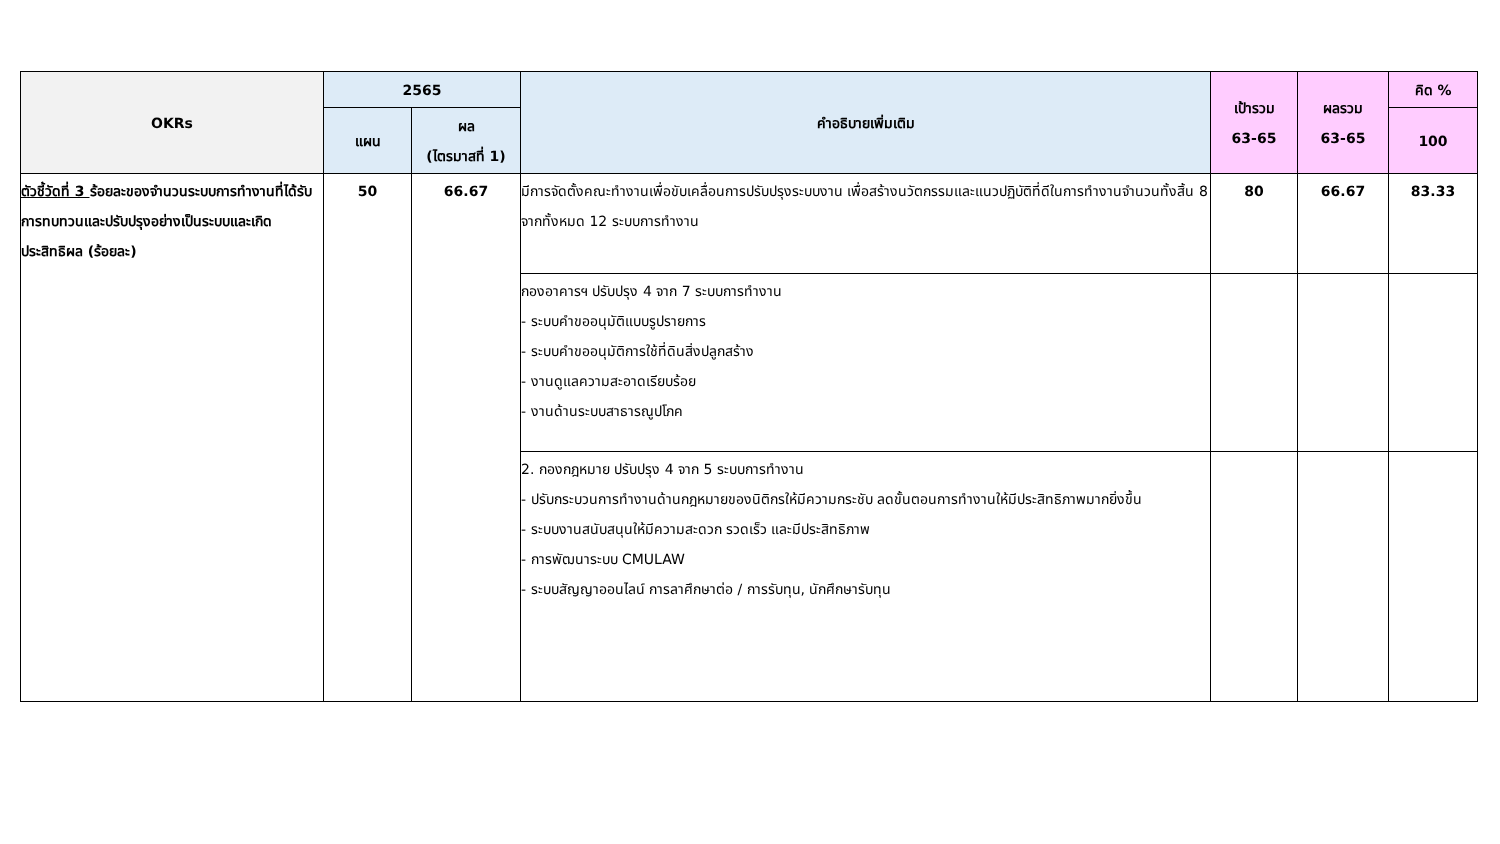| OKRs | 2565 | | คำอธิบายเพิ่มเติม | เป้ารวม 63-65 | ผลรวม 63-65 | คิด % |
| --- | --- | --- | --- | --- | --- | --- |
| | แผน | ผล (ไตรมาสที่ 1) | | | | 100 |
| ตัวชี้วัดที่ 3 ร้อยละของจำนวนระบบการทำงานที่ได้รับการทบทวนและปรับปรุงอย่างเป็นระบบและเกิดประสิทธิผล (ร้อยละ) | 50 | 66.67 | มีการจัดตั้งคณะทำงานเพื่อขับเคลื่อนการปรับปรุงระบบงาน เพื่อสร้างนวัตกรรมและแนวปฏิบัติที่ดีในการทำงานจำนวนทั้งสิ้น 8 จากทั้งหมด 12 ระบบการทำงาน | 80 | 66.67 | 83.33 |
| | | | กองอาคารฯ ปรับปรุง 4 จาก 7 ระบบการทำงาน - ระบบคำขออนุมัติแบบรูปรายการ - ระบบคำขออนุมัติการใช้ที่ดินสิ่งปลูกสร้าง - งานดูแลความสะอาดเรียบร้อย - งานด้านระบบสาธารณูปโภค | | | |
| | | | 2. กองกฎหมาย ปรับปรุง 4 จาก 5 ระบบการทำงาน - ปรับกระบวนการทำงานด้านกฎหมายของนิติกรให้มีความกระชับ ลดขั้นตอนการทำงานให้มีประสิทธิภาพมากยิ่งขึ้น - ระบบงานสนับสนุนให้มีความสะดวก รวดเร็ว และมีประสิทธิภาพ - การพัฒนาระบบ CMULAW - ระบบสัญญาออนไลน์ การลาศึกษาต่อ / การรับทุน, นักศึกษารับทุน | | | |